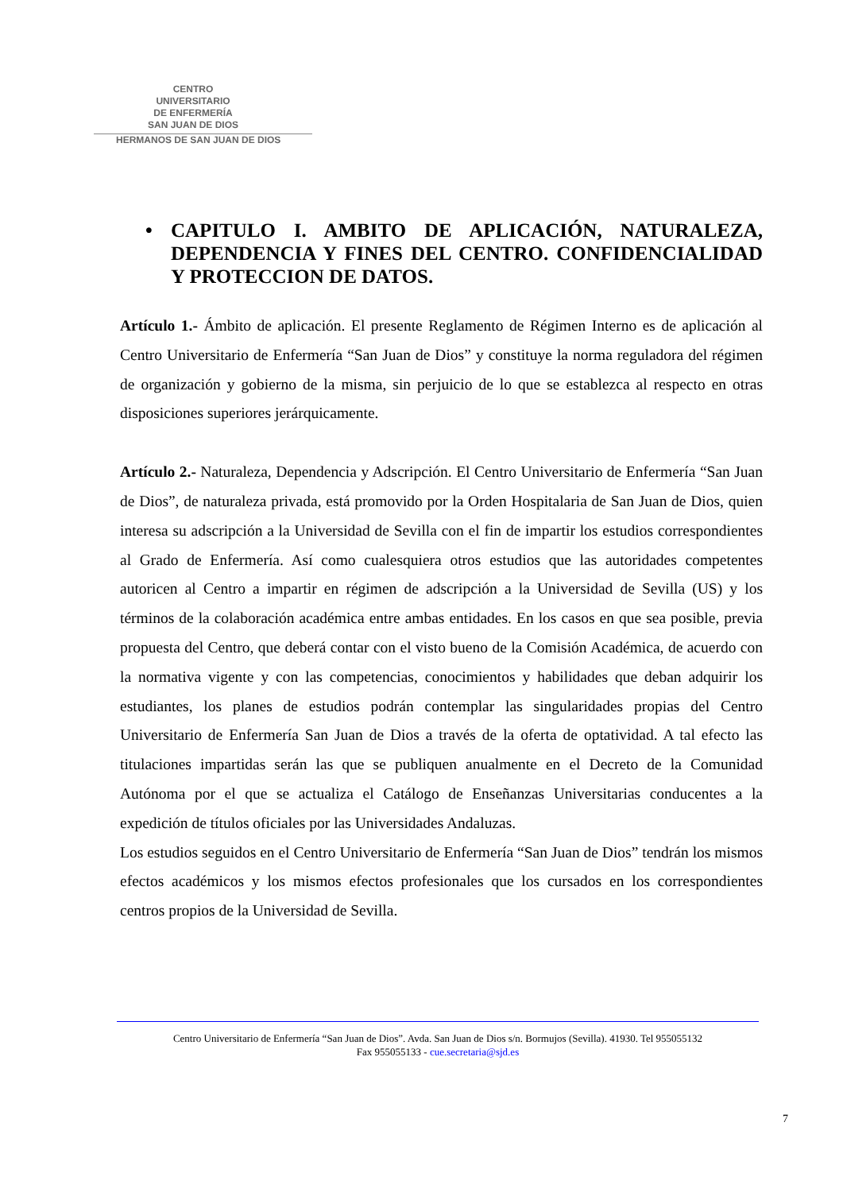CENTRO
UNIVERSITARIO
DE ENFERMERÍA
SAN JUAN DE DIOS
HERMANOS DE SAN JUAN DE DIOS
• CAPITULO I. AMBITO DE APLICACIÓN, NATURALEZA, DEPENDENCIA Y FINES DEL CENTRO. CONFIDENCIALIDAD Y PROTECCION DE DATOS.
Artículo 1.- Ámbito de aplicación. El presente Reglamento de Régimen Interno es de aplicación al Centro Universitario de Enfermería “San Juan de Dios” y constituye la norma reguladora del régimen de organización y gobierno de la misma, sin perjuicio de lo que se establezca al respecto en otras disposiciones superiores jerárquicamente.
Artículo 2.- Naturaleza, Dependencia y Adscripción. El Centro Universitario de Enfermería “San Juan de Dios”, de naturaleza privada, está promovido por la Orden Hospitalaria de San Juan de Dios, quien interesa su adscripción a la Universidad de Sevilla con el fin de impartir los estudios correspondientes al Grado de Enfermería. Así como cualesquiera otros estudios que las autoridades competentes autoricen al Centro a impartir en régimen de adscripción a la Universidad de Sevilla (US) y los términos de la colaboración académica entre ambas entidades. En los casos en que sea posible, previa propuesta del Centro, que deberá contar con el visto bueno de la Comisión Académica, de acuerdo con la normativa vigente y con las competencias, conocimientos y habilidades que deban adquirir los estudiantes, los planes de estudios podrán contemplar las singularidades propias del Centro Universitario de Enfermería San Juan de Dios a través de la oferta de optatividad. A tal efecto las titulaciones impartidas serán las que se publiquen anualmente en el Decreto de la Comunidad Autónoma por el que se actualiza el Catálogo de Enseñanzas Universitarias conducentes a la expedición de títulos oficiales por las Universidades Andaluzas.
Los estudios seguidos en el Centro Universitario de Enfermería “San Juan de Dios” tendrán los mismos efectos académicos y los mismos efectos profesionales que los cursados en los correspondientes centros propios de la Universidad de Sevilla.
Centro Universitario de Enfermería “San Juan de Dios”. Avda. San Juan de Dios s/n. Bormujos (Sevilla). 41930. Tel 955055132
Fax 955055133 - cue.secretaria@sjd.es
7